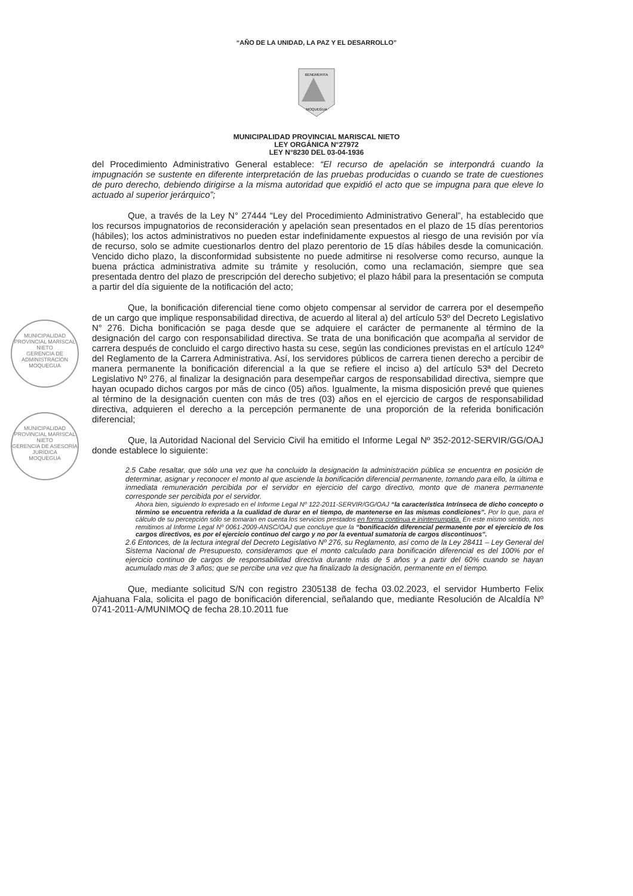“AÑO DE LA UNIDAD, LA PAZ Y EL DESARROLLO”
BENEMERITA
MOQUEGUA
MUNICIPALIDAD PROVINCIAL MARISCAL NIETO
LEY ORGÁNICA N°27972
LEY N°8230 DEL 03-04-1936
MUNICIPALIDAD PROVINCIAL MARISCAL NIETO
GERENCIA DE ADMINISTRACIÓN
MOQUEGUA
MUNICIPALIDAD PROVINCIAL MARISCAL NIETO
GERENCIA DE ASESORÍA JURÍDICA
MOQUEGUA
del Procedimiento Administrativo General establece: “El recurso de apelación se interpondrá cuando la impugnación se sustente en diferente interpretación de las pruebas producidas o cuando se trate de cuestiones de puro derecho, debiendo dirigirse a la misma autoridad que expidió el acto que se impugna para que eleve lo actuado al superior jerárquico”;
Que, a través de la Ley N° 27444 “Ley del Procedimiento Administrativo General”, ha establecido que los recursos impugnatorios de reconsideración y apelación sean presentados en el plazo de 15 días perentorios (hábiles); los actos administrativos no pueden estar indefinidamente expuestos al riesgo de una revisión por vía de recurso, solo se admite cuestionarlos dentro del plazo perentorio de 15 días hábiles desde la comunicación. Vencido dicho plazo, la disconformidad subsistente no puede admitirse ni resolverse como recurso, aunque la buena práctica administrativa admite su trámite y resolución, como una reclamación, siempre que sea presentada dentro del plazo de prescripción del derecho subjetivo; el plazo hábil para la presentación se computa a partir del día siguiente de la notificación del acto;
Que, la bonificación diferencial tiene como objeto compensar al servidor de carrera por el desempeño de un cargo que implique responsabilidad directiva, de acuerdo al literal a) del artículo 53º del Decreto Legislativo N° 276. Dicha bonificación se paga desde que se adquiere el carácter de permanente al término de la designación del cargo con responsabilidad directiva. Se trata de una bonificación que acompaña al servidor de carrera después de concluido el cargo directivo hasta su cese, según las condiciones previstas en el artículo 124º del Reglamento de la Carrera Administrativa. Así, los servidores públicos de carrera tienen derecho a percibir de manera permanente la bonificación diferencial a la que se refiere el inciso a) del artículo 53ª del Decreto Legislativo Nº 276, al finalizar la designación para desempeñar cargos de responsabilidad directiva, siempre que hayan ocupado dichos cargos por más de cinco (05) años. Igualmente, la misma disposición prevé que quienes al término de la designación cuenten con más de tres (03) años en el ejercicio de cargos de responsabilidad directiva, adquieren el derecho a la percepción permanente de una proporción de la referida bonificación diferencial;
Que, la Autoridad Nacional del Servicio Civil ha emitido el Informe Legal Nº 352-2012-SERVIR/GG/OAJ donde establece lo siguiente:
2.5 Cabe resaltar, que sólo una vez que ha concluido la designación la administración pública se encuentra en posición de determinar, asignar y reconocer el monto al que asciende la bonificación diferencial permanente, tomando para ello, la última e inmediata remuneración percibida por el servidor en ejercicio del cargo directivo, monto que de manera permanente corresponde ser percibida por el servidor.
Ahora bien, siguiendo lo expresado en el Informe Legal Nº 122-2011-SERVIR/GG/OAJ “la característica Intrínseca de dicho concepto o término se encuentra referida a la cualidad de durar en el tiempo, de mantenerse en las mismas condiciones”. Por lo que, para el cálculo de su percepción sólo se tomaran en cuenta los servicios prestados en forma continua e ininterrumpida. En este mismo sentido, nos remitimos al Informe Legal Nº 0061-2009-ANSC/OAJ que concluye que la “bonificación diferencial permanente por el ejercicio de los cargos directivos, es por el ejercicio continuo del cargo y no por la eventual sumatoria de cargos discontinuos”.
2.6 Entonces, de la lectura integral del Decreto Legislativo Nº 276, su Reglamento, así como de la Ley 28411 – Ley General del Sistema Nacional de Presupuesto, consideramos que el monto calculado para bonificación diferencial es del 100% por el ejercicio continuo de cargos de responsabilidad directiva durante más de 5 años y a partir del 60% cuando se hayan acumulado mas de 3 años; que se percibe una vez que ha finalizado la designación, permanente en el tiempo.
Que, mediante solicitud S/N con registro 2305138 de fecha 03.02.2023, el servidor Humberto Felix Ajahuana Fala, solicita el pago de bonificación diferencial, señalando que, mediante Resolución de Alcaldía Nº 0741-2011-A/MUNIMOQ de fecha 28.10.2011 fue